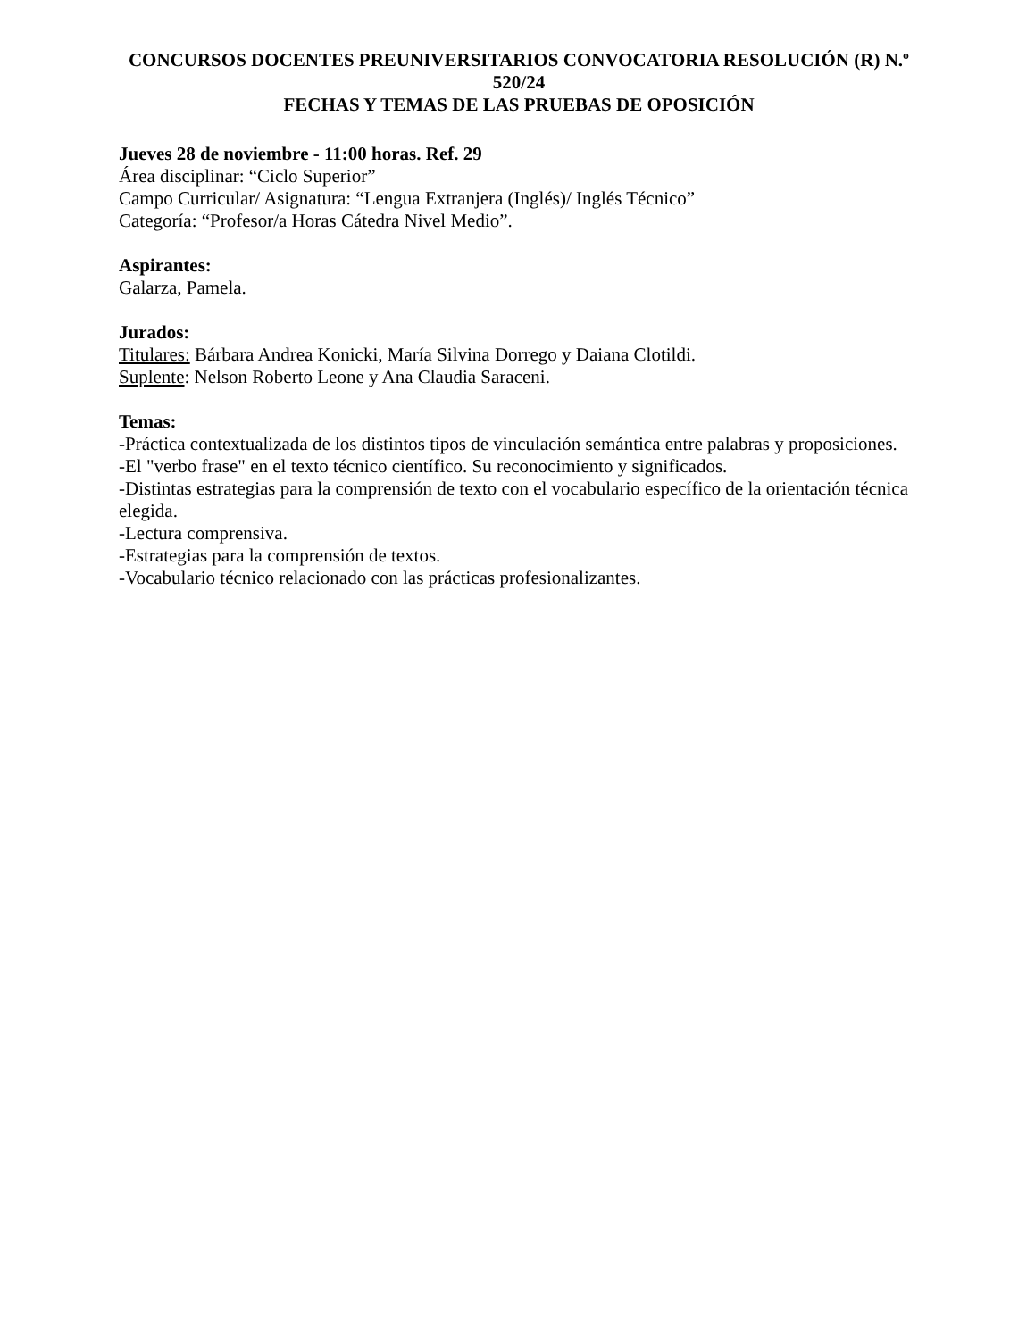CONCURSOS DOCENTES PREUNIVERSITARIOS CONVOCATORIA RESOLUCIÓN (R) N.º 520/24
FECHAS Y TEMAS DE LAS PRUEBAS DE OPOSICIÓN
Jueves 28 de noviembre - 11:00 horas. Ref. 29
Área disciplinar: “Ciclo Superior”
Campo Curricular/ Asignatura: “Lengua Extranjera (Inglés)/ Inglés Técnico”
Categoría: “Profesor/a Horas Cátedra Nivel Medio”.
Aspirantes:
Galarza, Pamela.
Jurados:
Titulares: Bárbara Andrea Konicki, María Silvina Dorrego y Daiana Clotildi.
Suplente: Nelson Roberto Leone y Ana Claudia Saraceni.
Temas:
-Práctica contextualizada de los distintos tipos de vinculación semántica entre palabras y proposiciones.
-El "verbo frase" en el texto técnico científico. Su reconocimiento y significados.
-Distintas estrategias para la comprensión de texto con el vocabulario específico de la orientación técnica elegida.
-Lectura comprensiva.
-Estrategias para la comprensión de textos.
-Vocabulario técnico relacionado con las prácticas profesionalizantes.